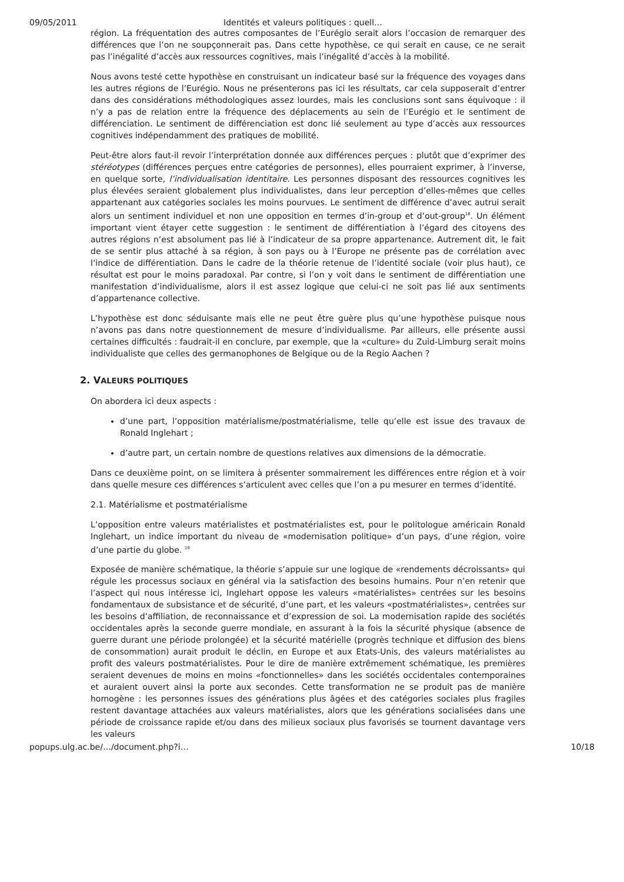09/05/2011 Identités et valeurs politiques : quell…
région. La fréquentation des autres composantes de l’Eurégio serait alors l’occasion de remarquer des différences que l’on ne soupçonnerait pas. Dans cette hypothèse, ce qui serait en cause, ce ne serait pas l’inégalité d’accès aux ressources cognitives, mais l’inégalité d’accès à la mobilité.
Nous avons testé cette hypothèse en construisant un indicateur basé sur la fréquence des voyages dans les autres régions de l’Eurégio. Nous ne présenterons pas ici les résultats, car cela supposerait d’entrer dans des considérations méthodologiques assez lourdes, mais les conclusions sont sans équivoque : il n’y a pas de relation entre la fréquence des déplacements au sein de l’Eurégio et le sentiment de différenciation. Le sentiment de différenciation est donc lié seulement au type d’accès aux ressources cognitives indépendamment des pratiques de mobilité.
Peut-être alors faut-il revoir l’interprétation donnée aux différences perçues : plutôt que d’exprimer des stéréotypes (différences perçues entre catégories de personnes), elles pourraient exprimer, à l’inverse, en quelque sorte, l’individualisation identitaire. Les personnes disposant des ressources cognitives les plus élevées seraient globalement plus individualistes, dans leur perception d’elles-mêmes que celles appartenant aux catégories sociales les moins pourvues. Le sentiment de différence d’avec autrui serait alors un sentiment individuel et non une opposition en termes d’in-group et d’out-group<sup>18</sup>. Un élément important vient étayer cette suggestion : le sentiment de différentiation à l’égard des citoyens des autres régions n’est absolument pas lié à l’indicateur de sa propre appartenance. Autrement dit, le fait de se sentir plus attaché à sa région, à son pays ou à l’Europe ne présente pas de corrélation avec l’indice de différentiation. Dans le cadre de la théorie retenue de l’identité sociale (voir plus haut), ce résultat est pour le moins paradoxal. Par contre, si l’on y voit dans le sentiment de différentiation une manifestation d’individualisme, alors il est assez logique que celui-ci ne soit pas lié aux sentiments d’appartenance collective.
L’hypothèse est donc séduisante mais elle ne peut être guère plus qu’une hypothèse puisque nous n’avons pas dans notre questionnement de mesure d’individualisme. Par ailleurs, elle présente aussi certaines difficultés : faudrait-il en conclure, par exemple, que la «culture» du Zuid-Limburg serait moins individualiste que celles des germanophones de Belgique ou de la Regio Aachen ?
2. VALEURS POLITIQUES
On abordera ici deux aspects :
d’une part, l’opposition matérialisme/postmatérialisme, telle qu’elle est issue des travaux de Ronald Inglehart ;
d’autre part, un certain nombre de questions relatives aux dimensions de la démocratie.
Dans ce deuxième point, on se limitera à présenter sommairement les différences entre région et à voir dans quelle mesure ces différences s’articulent avec celles que l’on a pu mesurer en termes d’identité.
2.1. Matérialisme et postmatérialisme
L’opposition entre valeurs matérialistes et postmatérialistes est, pour le politologue américain Ronald Inglehart, un indice important du niveau de «modernisation politique» d’un pays, d’une région, voire d’une partie du globe. <sup>19</sup>
Exposée de manière schématique, la théorie s’appuie sur une logique de «rendements décroissants» qui régule les processus sociaux en général via la satisfaction des besoins humains. Pour n’en retenir que l’aspect qui nous intéresse ici, Inglehart oppose les valeurs «matérialistes» centrées sur les besoins fondamentaux de subsistance et de sécurité, d’une part, et les valeurs «postmatérialistes», centrées sur les besoins d’affiliation, de reconnaissance et d’expression de soi. La modernisation rapide des sociétés occidentales après la seconde guerre mondiale, en assurant à la fois la sécurité physique (absence de guerre durant une période prolongée) et la sécurité matérielle (progrès technique et diffusion des biens de consommation) aurait produit le déclin, en Europe et aux Etats-Unis, des valeurs matérialistes au profit des valeurs postmatérialistes. Pour le dire de manière extrêmement schématique, les premières seraient devenues de moins en moins «fonctionnelles» dans les sociétés occidentales contemporaines et auraient ouvert ainsi la porte aux secondes. Cette transformation ne se produit pas de manière homogène : les personnes issues des générations plus âgées et des catégories sociales plus fragiles restent davantage attachées aux valeurs matérialistes, alors que les générations socialisées dans une période de croissance rapide et/ou dans des milieux sociaux plus favorisés se tournent davantage vers les valeurs
popups.ulg.ac.be/…/document.php?i… 10/18